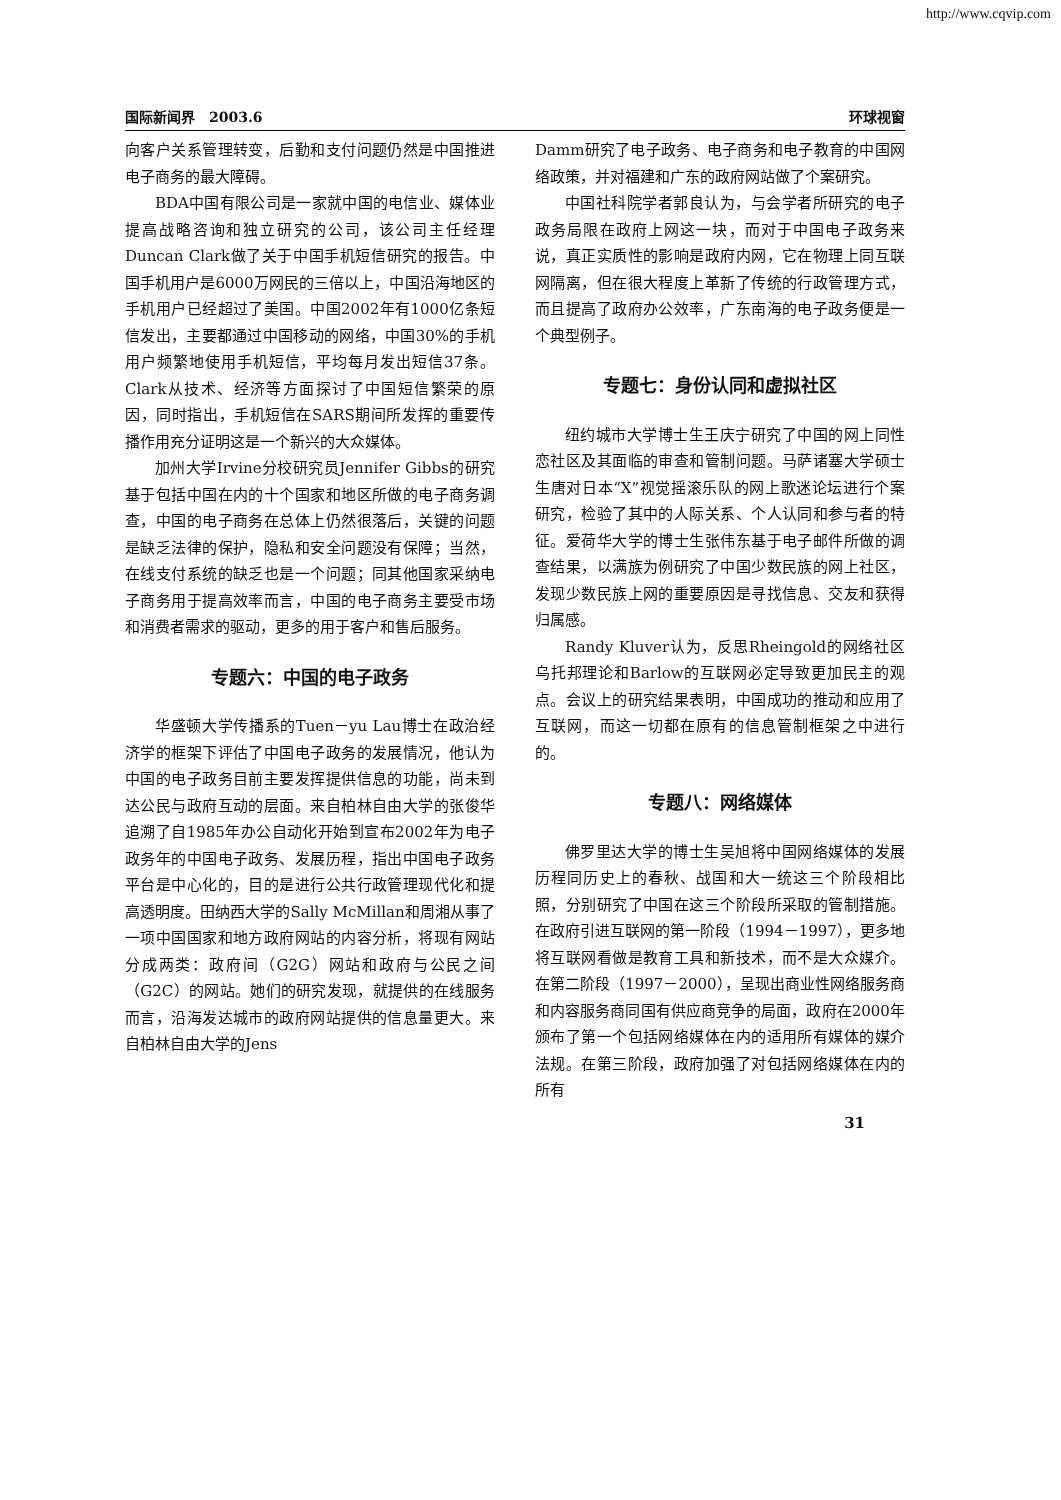http://www.cqvip.com
国际新闻界　2003.6 环球视窗
向客户关系管理转变，后勤和支付问题仍然是中国推进电子商务的最大障碍。
BDA中国有限公司是一家就中国的电信业、媒体业提高战略咨询和独立研究的公司，该公司主任经理Duncan Clark做了关于中国手机短信研究的报告。中国手机用户是6000万网民的三倍以上，中国沿海地区的手机用户已经超过了美国。中国2002年有1000亿条短信发出，主要都通过中国移动的网络，中国30%的手机用户频繁地使用手机短信，平均每月发出短信37条。Clark从技术、经济等方面探讨了中国短信繁荣的原因，同时指出，手机短信在SARS期间所发挥的重要传播作用充分证明这是一个新兴的大众媒体。
加州大学Irvine分校研究员Jennifer Gibbs的研究基于包括中国在内的十个国家和地区所做的电子商务调查，中国的电子商务在总体上仍然很落后，关键的问题是缺乏法律的保护，隐私和安全问题没有保障；当然，在线支付系统的缺乏也是一个问题；同其他国家采纳电子商务用于提高效率而言，中国的电子商务主要受市场和消费者需求的驱动，更多的用于客户和售后服务。
专题六：中国的电子政务
华盛顿大学传播系的Tuen－yu Lau博士在政治经济学的框架下评估了中国电子政务的发展情况，他认为中国的电子政务目前主要发挥提供信息的功能，尚未到达公民与政府互动的层面。来自柏林自由大学的张俊华追溯了自1985年办公自动化开始到宣布2002年为电子政务年的中国电子政务、发展历程，指出中国电子政务平台是中心化的，目的是进行公共行政管理现代化和提高透明度。田纳西大学的Sally McMillan和周湘从事了一项中国国家和地方政府网站的内容分析，将现有网站分成两类：政府间（G2G）网站和政府与公民之间（G2C）的网站。她们的研究发现，就提供的在线服务而言，沿海发达城市的政府网站提供的信息量更大。来自柏林自由大学的Jens
Damm研究了电子政务、电子商务和电子教育的中国网络政策，并对福建和广东的政府网站做了个案研究。
中国社科院学者郭良认为，与会学者所研究的电子政务局限在政府上网这一块，而对于中国电子政务来说，真正实质性的影响是政府内网，它在物理上同互联网隔离，但在很大程度上革新了传统的行政管理方式，而且提高了政府办公效率，广东南海的电子政务便是一个典型例子。
专题七：身份认同和虚拟社区
纽约城市大学博士生王庆宁研究了中国的网上同性恋社区及其面临的审查和管制问题。马萨诸塞大学硕士生唐对日本“X”视觉摇滚乐队的网上歌迷论坛进行个案研究，检验了其中的人际关系、个人认同和参与者的特征。爱荷华大学的博士生张伟东基于电子邮件所做的调查结果，以满族为例研究了中国少数民族的网上社区，发现少数民族上网的重要原因是寻找信息、交友和获得归属感。
Randy Kluver认为，反思Rheingold的网络社区乌托邦理论和Barlow的互联网必定导致更加民主的观点。会议上的研究结果表明，中国成功的推动和应用了互联网，而这一切都在原有的信息管制框架之中进行的。
专题八：网络媒体
佛罗里达大学的博士生吴旭将中国网络媒体的发展历程同历史上的春秋、战国和大一统这三个阶段相比照，分别研究了中国在这三个阶段所采取的管制措施。在政府引进互联网的第一阶段（1994－1997），更多地将互联网看做是教育工具和新技术，而不是大众媒介。在第二阶段（1997－2000），呈现出商业性网络服务商和内容服务商同国有供应商竞争的局面，政府在2000年颁布了第一个包括网络媒体在内的适用所有媒体的媒介法规。在第三阶段，政府加强了对包括网络媒体在内的所有
31